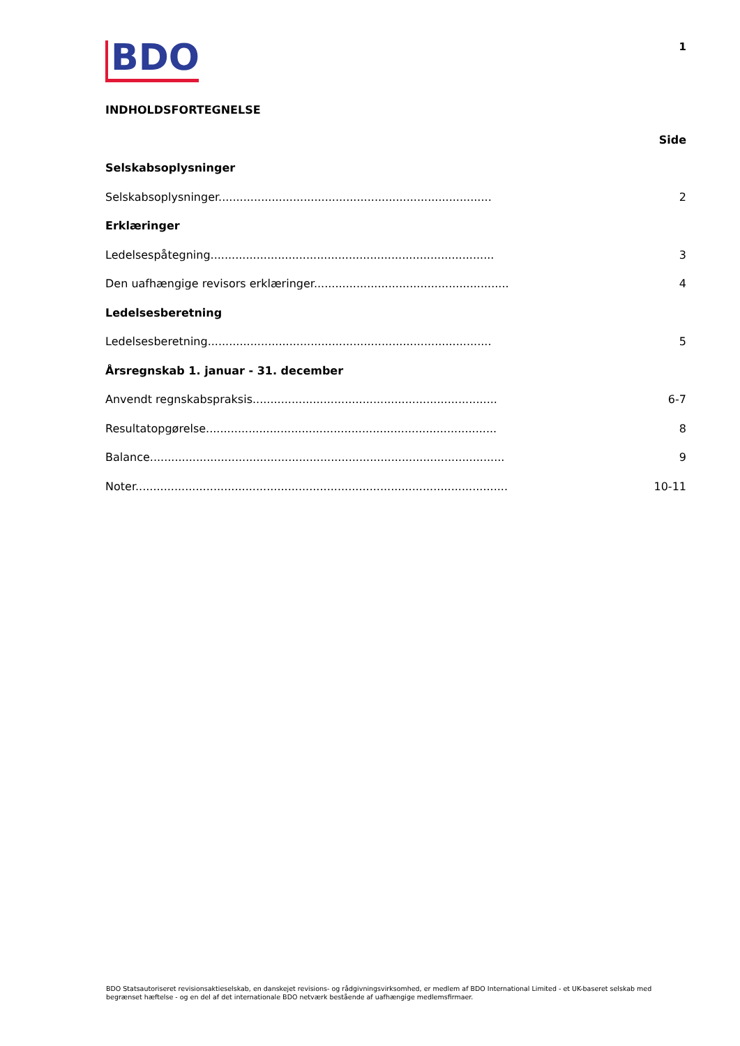BDO
1
INDHOLDSFORTEGNELSE
Side
Selskabsoplysninger
Selskabsoplysninger............................................................................. 2
Erklæringer
Ledelsespåtegning................................................................................ 3
Den uafhængige revisors erklæringer....................................................... 4
Ledelsesberetning
Ledelsesberetning................................................................................ 5
Årsregnskab 1. januar - 31. december
Anvendt regnskabspraksis..................................................................... 6-7
Resultatopgørelse.................................................................................. 8
Balance.................................................................................................... 9
Noter......................................................................................................... 10-11
BDO Statsautoriseret revisionsaktieselskab, en danskejet revisions- og rådgivningsvirksomhed, er medlem af BDO International Limited - et UK-baseret selskab med begrænset hæftelse - og en del af det internationale BDO netværk bestående af uafhængige medlemsfirmaer.